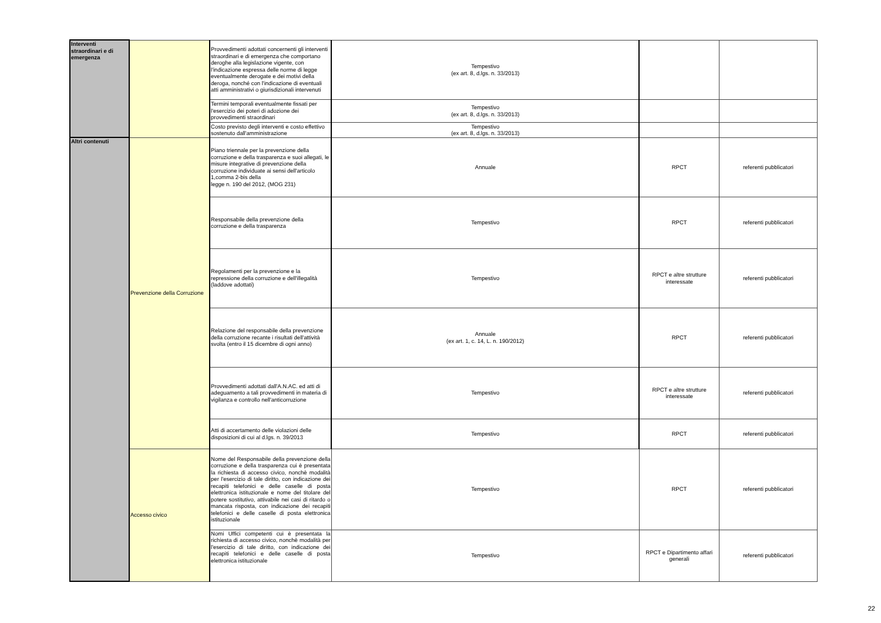| Interventi straordinari e di emergenza | | Provvedimenti adottati concernenti gli interventi straordinari e di emergenza che comportano deroghe alla legislazione vigente, con l'indicazione espressa delle norme di legge eventualmente derogate e dei motivi della deroga, nonché con l'indicazione di eventuali atti amministrativi o giurisdizionali intervenuti | Tempestivo (ex art. 8, d.lgs. n. 33/2013) | | |
| | | Termini temporali eventualmente fissati per l'esercizio dei poteri di adozione dei provvedimenti straordinari | Tempestivo (ex art. 8, d.lgs. n. 33/2013) | | |
| | | Costo previsto degli interventi e costo effettivo sostenuto dall'amministrazione | Tempestivo (ex art. 8, d.lgs. n. 33/2013) | | |
| Altri contenuti | Prevenzione della Corruzione | Piano triennale per la prevenzione della corruzione e della trasparenza e suoi allegati, le misure integrative di prevenzione della corruzione individuate ai sensi dell'articolo 1,comma 2-bis della legge n. 190 del 2012, (MOG 231) | Annuale | RPCT | referenti pubblicatori |
| | | Responsabile della prevenzione della corruzione e della trasparenza | Tempestivo | RPCT | referenti pubblicatori |
| | | Regolamenti per la prevenzione e la repressione della corruzione e dell'illegalità (laddove adottati) | Tempestivo | RPCT e altre strutture interessate | referenti pubblicatori |
| | | Relazione del responsabile della prevenzione della corruzione recante i risultati dell'attività svolta (entro il 15 dicembre di ogni anno) | Annuale (ex art. 1, c. 14, L. n. 190/2012) | RPCT | referenti pubblicatori |
| | | Provvedimenti adottati dall'A.N.AC. ed atti di adeguamento a tali provvedimenti in materia di vigilanza e controllo nell'anticorruzione | Tempestivo | RPCT e altre strutture interessate | referenti pubblicatori |
| | | Atti di accertamento delle violazioni delle disposizioni di cui al d.lgs. n. 39/2013 | Tempestivo | RPCT | referenti pubblicatori |
| | Accesso civico | Nome del Responsabile della prevenzione della corruzione e della trasparenza cui è presentata la richiesta di accesso civico, nonchè modalità per l'esercizio di tale diritto, con indicazione dei recapiti telefonici e delle caselle di posta elettronica istituzionale e nome del titolare del potere sostitutivo, attivabile nei casi di ritardo o mancata risposta, con indicazione dei recapiti telefonici e delle caselle di posta elettronica istituzionale | Tempestivo | RPCT | referenti pubblicatori |
| | | Nomi Uffici competenti cui è presentata la richiesta di accesso civico, nonchè modalità per l'esercizio di tale diritto, con indicazione dei recapiti telefonici e delle caselle di posta elettronica istituzionale | Tempestivo | RPCT e Dipartimento affari generali | referenti pubblicatori |
22